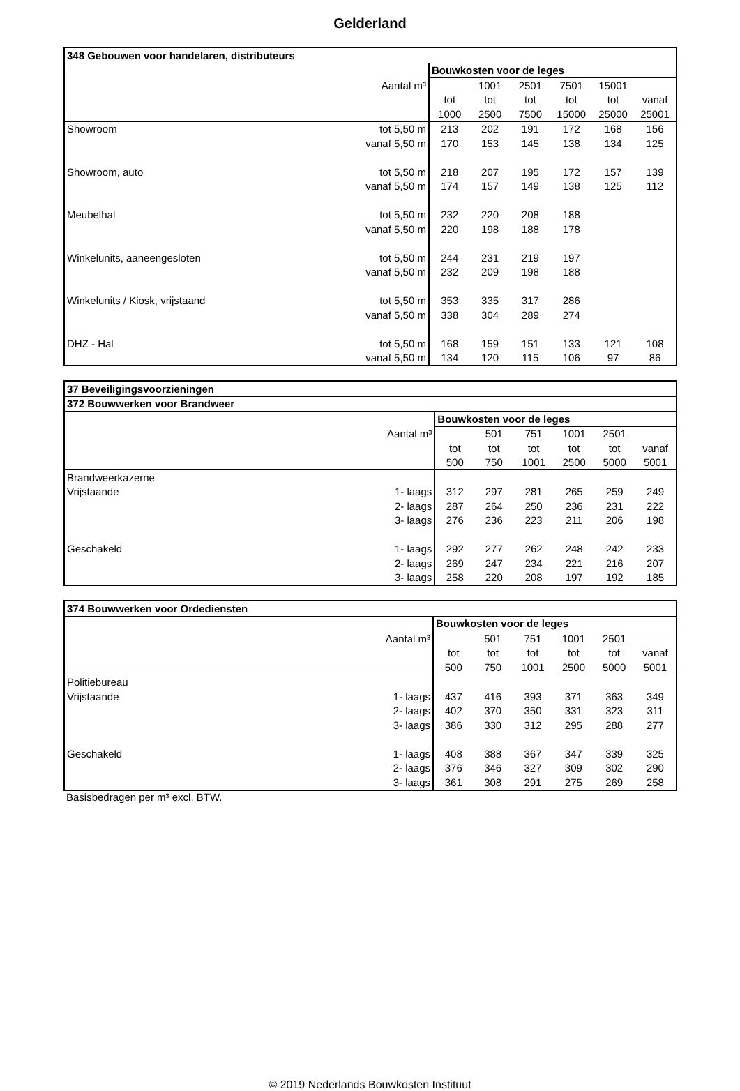Gelderland
| 348 Gebouwen voor handelaren, distributeurs | | | | | | | |
| --- | --- | --- | --- | --- | --- | --- | --- |
| | | Bouwkosten voor de leges | | | | | |
| | Aantal m³ | | 1001 | 2501 | 7501 | 15001 | |
| | | tot | tot | tot | tot | tot | vanaf |
| | | 1000 | 2500 | 7500 | 15000 | 25000 | 25001 |
| Showroom | tot 5,50 m | 213 | 202 | 191 | 172 | 168 | 156 |
| | vanaf 5,50 m | 170 | 153 | 145 | 138 | 134 | 125 |
| Showroom, auto | tot 5,50 m | 218 | 207 | 195 | 172 | 157 | 139 |
| | vanaf 5,50 m | 174 | 157 | 149 | 138 | 125 | 112 |
| Meubelhal | tot 5,50 m | 232 | 220 | 208 | 188 | | |
| | vanaf 5,50 m | 220 | 198 | 188 | 178 | | |
| Winkelunits, aaneengesloten | tot 5,50 m | 244 | 231 | 219 | 197 | | |
| | vanaf 5,50 m | 232 | 209 | 198 | 188 | | |
| Winkelunits / Kiosk, vrijstaand | tot 5,50 m | 353 | 335 | 317 | 286 | | |
| | vanaf 5,50 m | 338 | 304 | 289 | 274 | | |
| DHZ - Hal | tot 5,50 m | 168 | 159 | 151 | 133 | 121 | 108 |
| | vanaf 5,50 m | 134 | 120 | 115 | 106 | 97 | 86 |
| 37 Beveiligingsvoorzieningen | | | | | | | |
| --- | --- | --- | --- | --- | --- | --- | --- |
| 372 Bouwwerken voor Brandweer | | | | | | | |
| | | Bouwkosten voor de leges | | | | | |
| | Aantal m³ | | 501 | 751 | 1001 | 2501 | |
| | | tot | tot | tot | tot | tot | vanaf |
| | | 500 | 750 | 1001 | 2500 | 5000 | 5001 |
| Brandweerkazerne | | | | | | | |
| Vrijstaande | 1- laags | 312 | 297 | 281 | 265 | 259 | 249 |
| | 2- laags | 287 | 264 | 250 | 236 | 231 | 222 |
| | 3- laags | 276 | 236 | 223 | 211 | 206 | 198 |
| Geschakeld | 1- laags | 292 | 277 | 262 | 248 | 242 | 233 |
| | 2- laags | 269 | 247 | 234 | 221 | 216 | 207 |
| | 3- laags | 258 | 220 | 208 | 197 | 192 | 185 |
| 374 Bouwwerken voor Ordediensten | | | | | | | |
| --- | --- | --- | --- | --- | --- | --- | --- |
| | | Bouwkosten voor de leges | | | | | |
| | Aantal m³ | | 501 | 751 | 1001 | 2501 | |
| | | tot | tot | tot | tot | tot | vanaf |
| | | 500 | 750 | 1001 | 2500 | 5000 | 5001 |
| Politiebureau | | | | | | | |
| Vrijstaande | 1- laags | 437 | 416 | 393 | 371 | 363 | 349 |
| | 2- laags | 402 | 370 | 350 | 331 | 323 | 311 |
| | 3- laags | 386 | 330 | 312 | 295 | 288 | 277 |
| Geschakeld | 1- laags | 408 | 388 | 367 | 347 | 339 | 325 |
| | 2- laags | 376 | 346 | 327 | 309 | 302 | 290 |
| | 3- laags | 361 | 308 | 291 | 275 | 269 | 258 |
Basisbedragen per m³ excl. BTW.
© 2019 Nederlands Bouwkosten Instituut